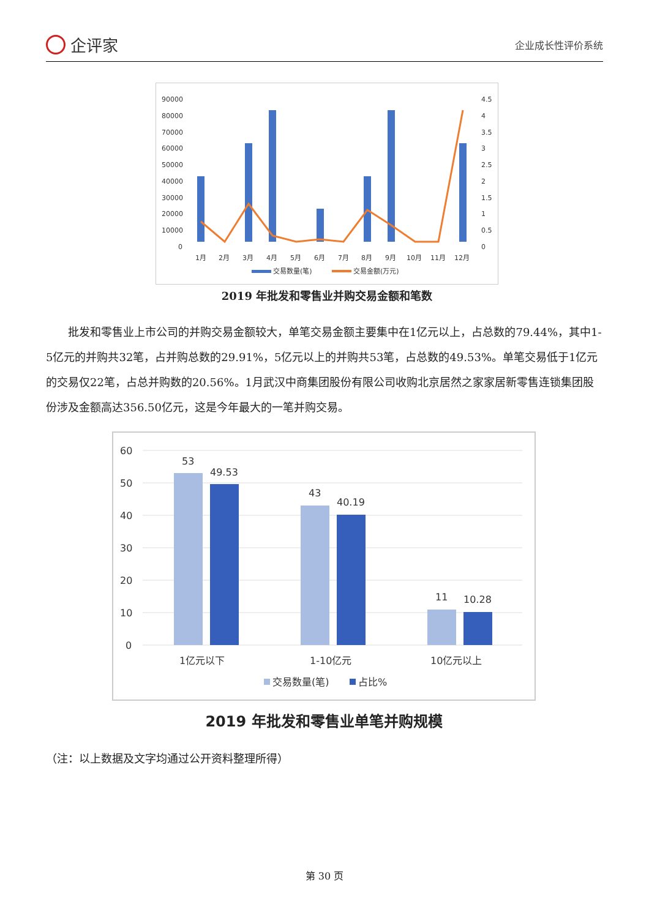企评家
企业成长性评价系统
90000
80000
70000
60000
50000
40000
30000
20000
10000
0
4.5
4
3.5
3
2.5
2
1.5
1
0.5
0
1月
2月
3月
4月
5月
6月
7月
8月
9月
10月
11月
12月
交易数量(笔)
交易金额(万元)
2019 年批发和零售业并购交易金额和笔数
批发和零售业上市公司的并购交易金额较大，单笔交易金额主要集中在1亿元以上，占总数的79.44%，其中1-5亿元的并购共32笔，占并购总数的29.91%，5亿元以上的并购共53笔，占总数的49.53%。单笔交易低于1亿元的交易仅22笔，占总并购数的20.56%。1月武汉中商集团股份有限公司收购北京居然之家家居新零售连锁集团股份涉及金额高达356.50亿元，这是今年最大的一笔并购交易。
60
50
40
30
20
10
0
53
49.53
43
40.19
11
10.28
1亿元以下
1-10亿元
10亿元以上
交易数量(笔)
占比%
2019 年批发和零售业单笔并购规模
（注：以上数据及文字均通过公开资料整理所得）
第 30 页